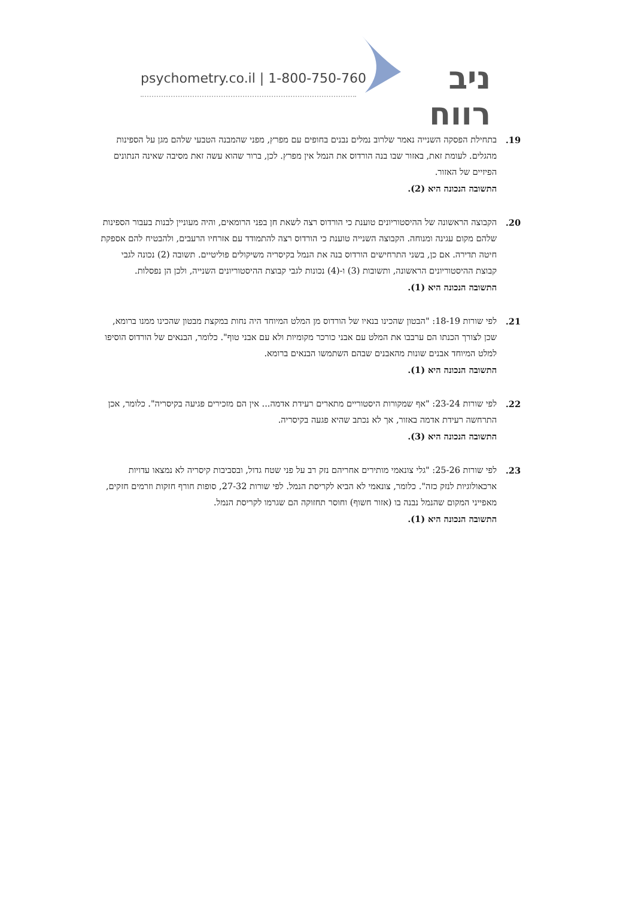psychometry.co.il | 1-800-750-760
ניב רווח
19. בתחילת הפסקה השנייה נאמר שלרוב נמלים נבנים בחופים עם מפרץ, מפני שהמבנה הטבעי שלהם מגן על הספינות מהגלים. לעומת זאת, באזור שבו בנה הורדוס את הנמל אין מפרץ. לכן, ברור שהוא עשה זאת מסיבה שאינה הנתונים הפיזיים של האזור.
התשובה הנכונה היא (2).
20. הקבוצה הראשונה של ההיסטוריונים טוענת כי הורדוס רצה לשאת חן בפני הרומאים, והיה מעוניין לבנות בעבור הספינות שלהם מקום עגינה ומנוחה. הקבוצה השנייה טוענת כי הורדוס רצה להתמודד עם אזרחיו הרעבים, ולהבטיח להם אספקת חיטה תדירה. אם כן, בשני התרחישים הורדוס בנה את הנמל בקיסריה משיקולים פוליטיים. תשובה (2) נכונה לגבי קבוצת ההיסטוריונים הראשונה, ותשובות (3) ו-(4) נכונות לגבי קבוצת ההיסטוריונים השנייה, ולכן הן נפסלות.
התשובה הנכונה היא (1).
21. לפי שורות 18-19: "הבטון שהכינו בנאיו של הורדוס מן המלט המיוחד היה נחות במקצת מבטון שהכינו ממנו ברומא, שכן לצורך הכנתו הם ערבבו את המלט עם אבני כורכר מקומיות ולא עם אבני טוף". כלומר, הבנאים של הורדוס הוסיפו למלט המיוחד אבנים שונות מהאבנים שבהם השתמשו הבנאים ברומא.
התשובה הנכונה היא (1).
22. לפי שורות 23-24: "אף שמקורות היסטוריים מתארים רעידת אדמה... אין הם מזכירים פגיעה בקיסריה". כלומר, אכן התרחשה רעידת אדמה באזור, אך לא נכתב שהיא פגעה בקיסריה.
התשובה הנכונה היא (3).
23. לפי שורות 25-26: "גלי צונאמי מותירים אחריהם נזק רב על פני שטח גדול, ובסביבות קיסריה לא נמצאו עדויות ארכאולוגיות לנזק כזה". כלומר, צונאמי לא הביא לקריסת הנמל. לפי שורות 27-32, סופות חורף חזקות וזרמים חזקים, מאפייני המקום שהנמל נבנה בו (אזור חשוף) וחוסר תחזוקה הם שגרמו לקריסת הנמל.
התשובה הנכונה היא (1).